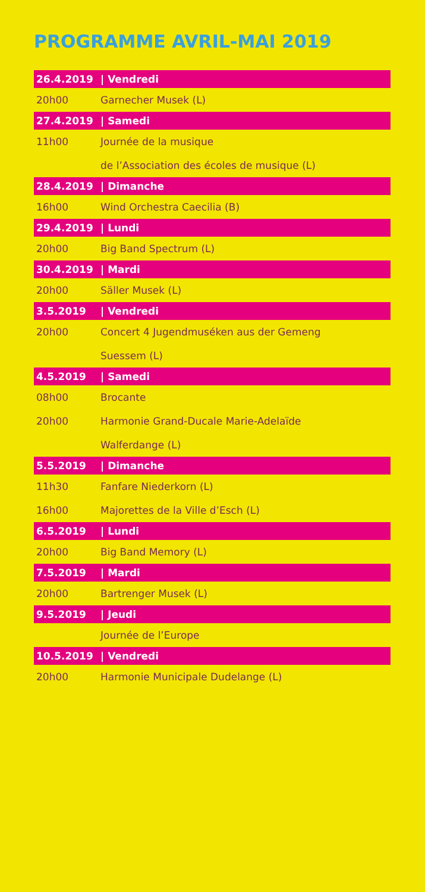PROGRAMME AVRIL-MAI 2019
| 26.4.2019 | / Vendredi |
| --- | --- |
| 20h00 | Garnecher Musek (L) |
| 27.4.2019 | / Samedi |
| 11h00 | Journée de la musique |
| | de l’Association des écoles de musique (L) |
| 28.4.2019 | / Dimanche |
| 16h00 | Wind Orchestra Caecilia (B) |
| 29.4.2019 | / Lundi |
| 20h00 | Big Band Spectrum (L) |
| 30.4.2019 | / Mardi |
| 20h00 | Säller Musek (L) |
| 3.5.2019 | / Vendredi |
| 20h00 | Concert 4 Jugendmuséken aus der Gemeng |
| | Suessem (L) |
| 4.5.2019 | / Samedi |
| 08h00 | Brocante |
| 20h00 | Harmonie Grand-Ducale Marie-Adelaïde |
| | Walferdange (L) |
| 5.5.2019 | / Dimanche |
| 11h30 | Fanfare Niederkorn (L) |
| 16h00 | Majorettes de la Ville d’Esch (L) |
| 6.5.2019 | / Lundi |
| 20h00 | Big Band Memory (L) |
| 7.5.2019 | / Mardi |
| 20h00 | Bartrenger Musek (L) |
| 9.5.2019 | / Jeudi |
| | Journée de l’Europe |
| 10.5.2019 | / Vendredi |
| 20h00 | Harmonie Municipale Dudelange (L) |